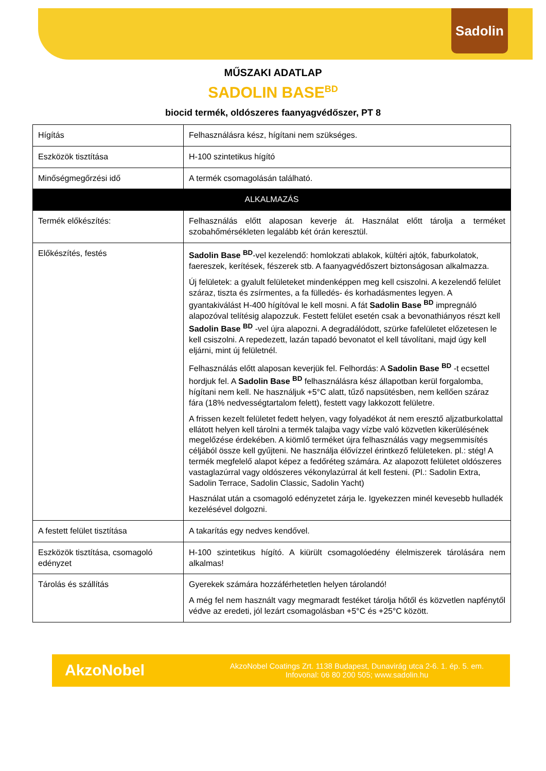Sadolin
MŰSZAKI ADATLAP
SADOLIN BASE<sup>BD</sup>
biocid termék, oldószeres faanyagvédőszer, PT 8
| Hígítás | Felhasználásra kész, hígítani nem szükséges. |
| Eszközök tisztítása | H-100 szintetikus hígító |
| Minőségmegőrzési idő | A termék csomagolásán található. |
| ALKALMAZÁS | |
| Termék előkészítés: | Felhasználás előtt alaposan keverje át. Használat előtt tárolja a terméket szobahőmérsékleten legalább két órán keresztül. |
| Előkészítés, festés | Sadolin Base <sup>BD</sup>-vel kezelendő: homlokzati ablakok, kültéri ajtók, faburkolatok, faereszek, kerítések, fészerek stb. A faanyagvédőszert biztonságosan alkalmazza. Új felületek: a gyalult felületeket mindenképpen meg kell csiszolni. A kezelendő felület száraz, tiszta és zsírmentes, a fa fülledés- és korhadásmentes legyen. A gyantakiválást H-400 hígítóval le kell mosni. A fát Sadolin Base <sup>BD</sup> impregnáló alapozóval telítésig alapozzuk. Festett felület esetén csak a bevonathiányos részt kell Sadolin Base <sup>BD</sup> -vel újra alapozni. A degradálódott, szürke fafelületet előzetesen le kell csiszolni. A repedezett, lazán tapadó bevonatot el kell távolítani, majd úgy kell eljárni, mint új felületnél. Felhasználás előtt alaposan keverjük fel. Felhordás: A Sadolin Base <sup>BD</sup> -t ecsettel hordjuk fel. A Sadolin Base <sup>BD</sup> felhasználásra kész állapotban kerül forgalomba, hígítani nem kell. Ne használjuk +5°C alatt, tűző napsütésben, nem kellően száraz fára (18% nedvességtartalom felett), festett vagy lakkozott felületre. A frissen kezelt felületet fedett helyen, vagy folyadékot át nem eresztő aljzatburkolattal ellátott helyen kell tárolni a termék talajba vagy vízbe való közvetlen kikerülésének megelőzése érdekében. A kiömlő terméket újra felhasználás vagy megsemmisítés céljából össze kell gyűjteni. Ne használja élővízzel érintkező felületeken. pl.: stég! A termék megfelelő alapot képez a fedőréteg számára. Az alapozott felületet oldószeres vastaglazúrral vagy oldószeres vékonylazúrral át kell festeni. (Pl.: Sadolin Extra, Sadolin Terrace, Sadolin Classic, Sadolin Yacht) Használat után a csomagoló edényzetet zárja le. Igyekezzen minél kevesebb hulladék kezelésével dolgozni. |
| A festett felület tisztítása | A takarítás egy nedves kendővel. |
| Eszközök tisztítása, csomagoló edényzet | H-100 szintetikus hígító. A kiürült csomagolóedény élelmiszerek tárolására nem alkalmas! |
| Tárolás és szállítás | Gyerekek számára hozzáférhetetlen helyen tárolandó! A még fel nem használt vagy megmaradt festéket tárolja hőtől és közvetlen napfénytől védve az eredeti, jól lezárt csomagolásban +5°C és +25°C között. |
AkzoNobel
AkzoNobel Coatings Zrt. 1138 Budapest, Dunavirág utca 2-6. 1. ép. 5. em.
Infovonal: 06 80 200 505; www.sadolin.hu